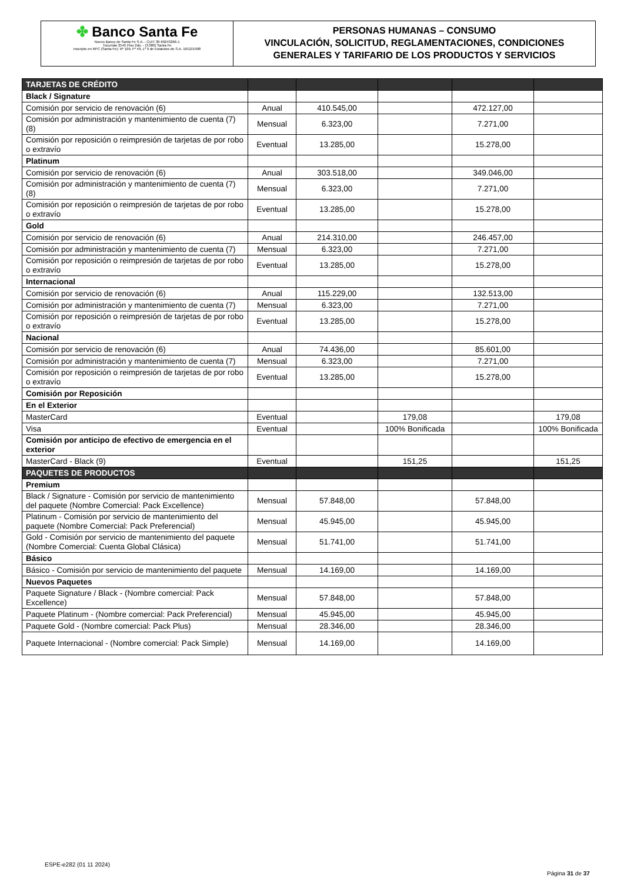✤ Banco Santa Fe
Nuevo Banco de Santa Fe S.A. - CUIT 30-69243266-1
Tucumán 2545 Piso 2do. - (3.000) Santa Fe
Inscripto en RPC (Santa Fe): Nº 109, Fº 49, Lº 9 de Estatutos de S.A. 10/12/1998
PERSONAS HUMANAS – CONSUMO
VINCULACIÓN, SOLICITUD, REGLAMENTACIONES, CONDICIONES
GENERALES Y TARIFARIO DE LOS PRODUCTOS Y SERVICIOS
| TARJETAS DE CRÉDITO | | | | | |
| --- | --- | --- | --- | --- | --- |
| Black / Signature | | | | | |
| Comisión por servicio de renovación (6) | Anual | 410.545,00 | | 472.127,00 | |
| Comisión por administración y mantenimiento de cuenta (7) (8) | Mensual | 6.323,00 | | 7.271,00 | |
| Comisión por reposición o reimpresión de tarjetas de por robo o extravío | Eventual | 13.285,00 | | 15.278,00 | |
| Platinum | | | | | |
| Comisión por servicio de renovación (6) | Anual | 303.518,00 | | 349.046,00 | |
| Comisión por administración y mantenimiento de cuenta (7) (8) | Mensual | 6.323,00 | | 7.271,00 | |
| Comisión por reposición o reimpresión de tarjetas de por robo o extravío | Eventual | 13.285,00 | | 15.278,00 | |
| Gold | | | | | |
| Comisión por servicio de renovación (6) | Anual | 214.310,00 | | 246.457,00 | |
| Comisión por administración y mantenimiento de cuenta (7) | Mensual | 6.323,00 | | 7.271,00 | |
| Comisión por reposición o reimpresión de tarjetas de por robo o extravío | Eventual | 13.285,00 | | 15.278,00 | |
| Internacional | | | | | |
| Comisión por servicio de renovación (6) | Anual | 115.229,00 | | 132.513,00 | |
| Comisión por administración y mantenimiento de cuenta (7) | Mensual | 6.323,00 | | 7.271,00 | |
| Comisión por reposición o reimpresión de tarjetas de por robo o extravío | Eventual | 13.285,00 | | 15.278,00 | |
| Nacional | | | | | |
| Comisión por servicio de renovación (6) | Anual | 74.436,00 | | 85.601,00 | |
| Comisión por administración y mantenimiento de cuenta (7) | Mensual | 6.323,00 | | 7.271,00 | |
| Comisión por reposición o reimpresión de tarjetas de por robo o extravío | Eventual | 13.285,00 | | 15.278,00 | |
| Comisión por Reposición | | | | | |
| En el Exterior | | | | | |
| MasterCard | Eventual | | 179,08 | | 179,08 |
| Visa | Eventual | | 100% Bonificada | | 100% Bonificada |
| Comisión por anticipo de efectivo de emergencia en el exterior | | | | | |
| MasterCard - Black (9) | Eventual | | 151,25 | | 151,25 |
| PAQUETES DE PRODUCTOS | | | | | |
| Premium | | | | | |
| Black / Signature - Comisión por servicio de mantenimiento del paquete (Nombre Comercial: Pack Excellence) | Mensual | 57.848,00 | | 57.848,00 | |
| Platinum - Comisión por servicio de mantenimiento del paquete (Nombre Comercial: Pack Preferencial) | Mensual | 45.945,00 | | 45.945,00 | |
| Gold - Comisión por servicio de mantenimiento del paquete (Nombre Comercial: Cuenta Global Clásica) | Mensual | 51.741,00 | | 51.741,00 | |
| Básico | | | | | |
| Básico - Comisión por servicio de mantenimiento del paquete | Mensual | 14.169,00 | | 14.169,00 | |
| Nuevos Paquetes | | | | | |
| Paquete Signature / Black - (Nombre comercial: Pack Excellence) | Mensual | 57.848,00 | | 57.848,00 | |
| Paquete Platinum - (Nombre comercial: Pack Preferencial) | Mensual | 45.945,00 | | 45.945,00 | |
| Paquete Gold - (Nombre comercial: Pack Plus) | Mensual | 28.346,00 | | 28.346,00 | |
| Paquete Internacional - (Nombre comercial: Pack Simple) | Mensual | 14.169,00 | | 14.169,00 | |
ESPE-e282 (01 11 2024)
Página 31 de 37